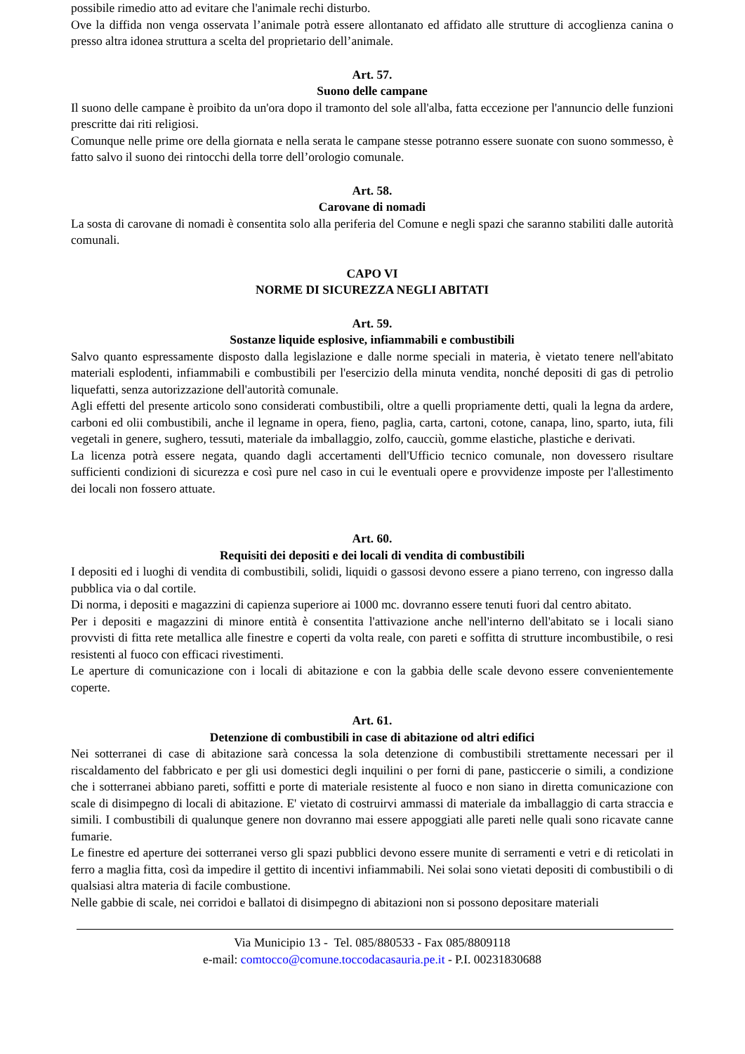possibile rimedio atto ad evitare che l'animale rechi disturbo.
Ove la diffida non venga osservata l’animale potrà essere allontanato ed affidato alle strutture di accoglienza canina o presso altra idonea struttura a scelta del proprietario dell’animale.
Art. 57.
Suono delle campane
Il suono delle campane è proibito da un'ora dopo il tramonto del sole all'alba, fatta eccezione per l'annuncio delle funzioni prescritte dai riti religiosi.
Comunque nelle prime ore della giornata e nella serata le campane stesse potranno essere suonate con suono sommesso, è fatto salvo il suono dei rintocchi della torre dell’orologio comunale.
Art. 58.
Carovane di nomadi
La sosta di carovane di nomadi è consentita solo alla periferia del Comune e negli spazi che saranno stabiliti dalle autorità comunali.
CAPO VI
NORME DI SICUREZZA NEGLI ABITATI
Art. 59.
Sostanze liquide esplosive, infiammabili e combustibili
Salvo quanto espressamente disposto dalla legislazione e dalle norme speciali in materia, è vietato tenere nell'abitato materiali esplodenti, infiammabili e combustibili per l'esercizio della minuta vendita, nonché depositi di gas di petrolio liquefatti, senza autorizzazione dell'autorità comunale.
Agli effetti del presente articolo sono considerati combustibili, oltre a quelli propriamente detti, quali la legna da ardere, carboni ed olii combustibili, anche il legname in opera, fieno, paglia, carta, cartoni, cotone, canapa, lino, sparto, iuta, fili vegetali in genere, sughero, tessuti, materiale da imballaggio, zolfo, caucciù, gomme elastiche, plastiche e derivati.
La licenza potrà essere negata, quando dagli accertamenti dell'Ufficio tecnico comunale, non dovessero risultare sufficienti condizioni di sicurezza e così pure nel caso in cui le eventuali opere e provvidenze imposte per l'allestimento dei locali non fossero attuate.
Art. 60.
Requisiti dei depositi e dei locali di vendita di combustibili
I depositi ed i luoghi di vendita di combustibili, solidi, liquidi o gassosi devono essere a piano terreno, con ingresso dalla pubblica via o dal cortile.
Di norma, i depositi e magazzini di capienza superiore ai 1000 mc. dovranno essere tenuti fuori dal centro abitato.
Per i depositi e magazzini di minore entità è consentita l'attivazione anche nell'interno dell'abitato se i locali siano provvisti di fitta rete metallica alle finestre e coperti da volta reale, con pareti e soffitta di strutture incombustibile, o resi resistenti al fuoco con efficaci rivestimenti.
Le aperture di comunicazione con i locali di abitazione e con la gabbia delle scale devono essere convenientemente coperte.
Art. 61.
Detenzione di combustibili in case di abitazione od altri edifici
Nei sotterranei di case di abitazione sarà concessa la sola detenzione di combustibili strettamente necessari per il riscaldamento del fabbricato e per gli usi domestici degli inquilini o per forni di pane, pasticcerie o simili, a condizione che i sotterranei abbiano pareti, soffitti e porte di materiale resistente al fuoco e non siano in diretta comunicazione con scale di disimpegno di locali di abitazione. E' vietato di costruirvi ammassi di materiale da imballaggio di carta straccia e simili. I combustibili di qualunque genere non dovranno mai essere appoggiati alle pareti nelle quali sono ricavate canne fumarie.
Le finestre ed aperture dei sotterranei verso gli spazi pubblici devono essere munite di serramenti e vetri e di reticolati in ferro a maglia fitta, così da impedire il gettito di incentivi infiammabili. Nei solai sono vietati depositi di combustibili o di qualsiasi altra materia di facile combustione.
Nelle gabbie di scale, nei corridoi e ballatoi di disimpegno di abitazioni non si possono depositare materiali
Via Municipio 13 - Tel. 085/880533 - Fax 085/8809118
e-mail: comtocco@comune.toccodacasauria.pe.it - P.I. 00231830688